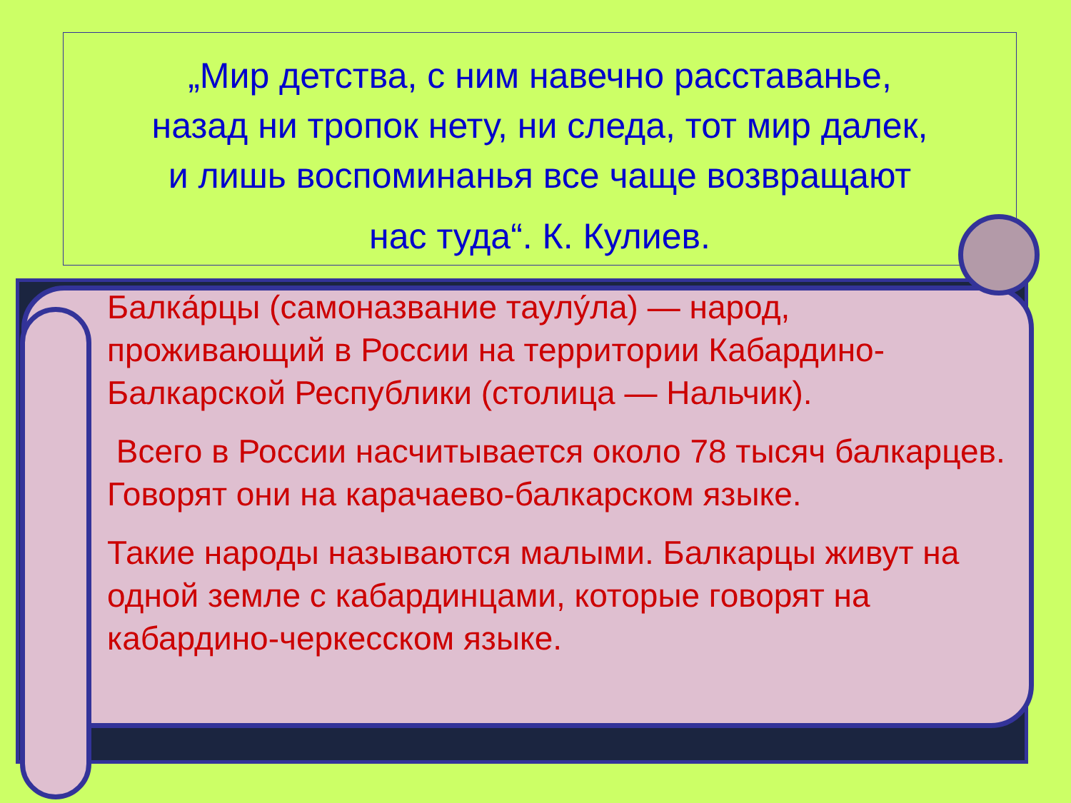„Мир детства, с ним навечно расставанье,
назад ни тропок нету, ни следа, тот мир далек,
и лишь воспоминанья все чаще возвращают
нас туда“. К. Кулиев.
Балка́рцы (самоназвание таулу́ла) — народ, проживающий в России на территории Кабардино-Балкарской Республики (столица — Нальчик).
Всего в России насчитывается около 78 тысяч балкарцев. Говорят они на карачаево-балкарском языке.
Такие народы называются малыми. Балкарцы живут на одной земле с кабардинцами, которые говорят на кабардино-черкесском языке.